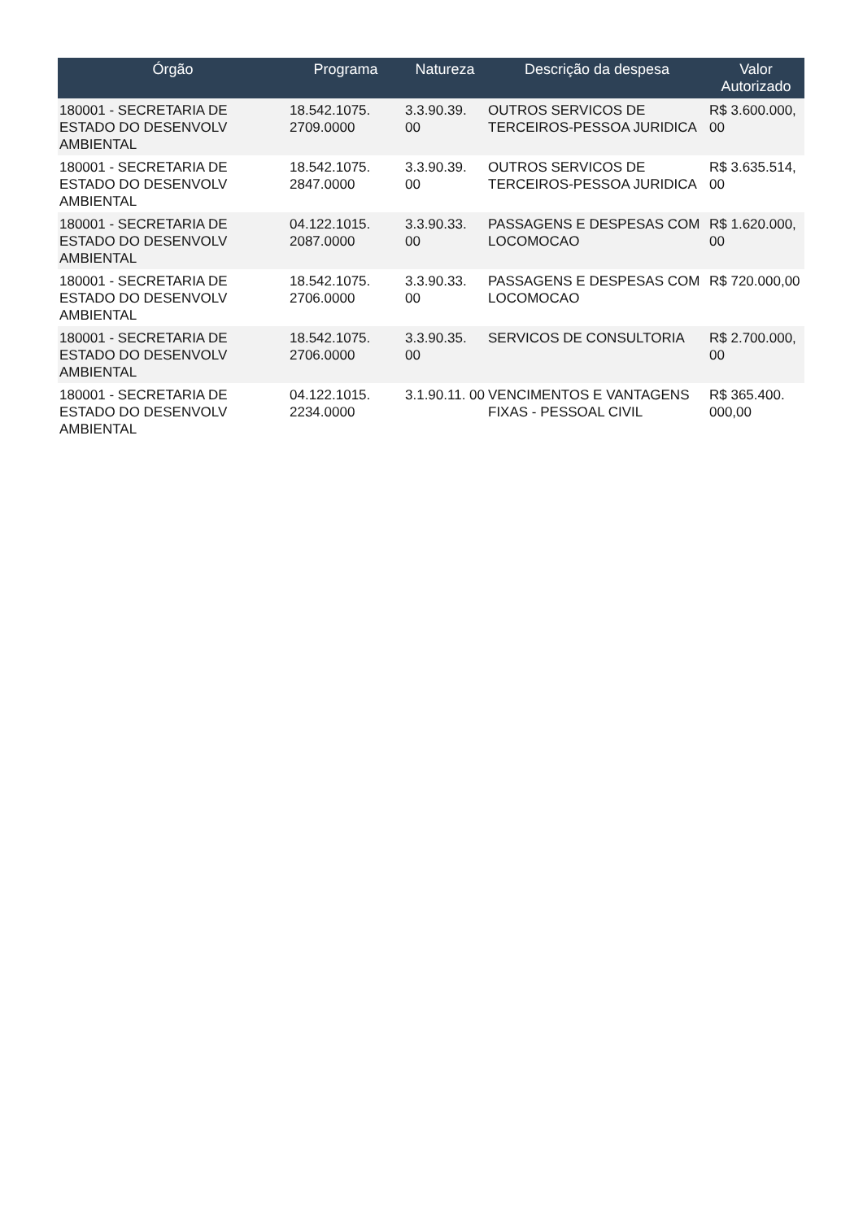| Órgão | Programa | Natureza | Descrição da despesa | Valor Autorizado |
| --- | --- | --- | --- | --- |
| 180001 - SECRETARIA DE ESTADO DO DESENVOLV AMBIENTAL | 18.542.1075. 2709.0000 | 3.3.90.39. 00 | OUTROS SERVICOS DE TERCEIROS-PESSOA JURIDICA | R$ 3.600.000, 00 |
| 180001 - SECRETARIA DE ESTADO DO DESENVOLV AMBIENTAL | 18.542.1075. 2847.0000 | 3.3.90.39. 00 | OUTROS SERVICOS DE TERCEIROS-PESSOA JURIDICA | R$ 3.635.514, 00 |
| 180001 - SECRETARIA DE ESTADO DO DESENVOLV AMBIENTAL | 04.122.1015. 2087.0000 | 3.3.90.33. 00 | PASSAGENS E DESPESAS COM LOCOMOCAO | R$ 1.620.000, 00 |
| 180001 - SECRETARIA DE ESTADO DO DESENVOLV AMBIENTAL | 18.542.1075. 2706.0000 | 3.3.90.33. 00 | PASSAGENS E DESPESAS COM LOCOMOCAO | R$ 720.000,00 |
| 180001 - SECRETARIA DE ESTADO DO DESENVOLV AMBIENTAL | 18.542.1075. 2706.0000 | 3.3.90.35. 00 | SERVICOS DE CONSULTORIA | R$ 2.700.000, 00 |
| 180001 - SECRETARIA DE ESTADO DO DESENVOLV AMBIENTAL | 04.122.1015. 2234.0000 | 3.1.90.11. 00 | VENCIMENTOS E VANTAGENS FIXAS - PESSOAL CIVIL | R$ 365.400. 000,00 |